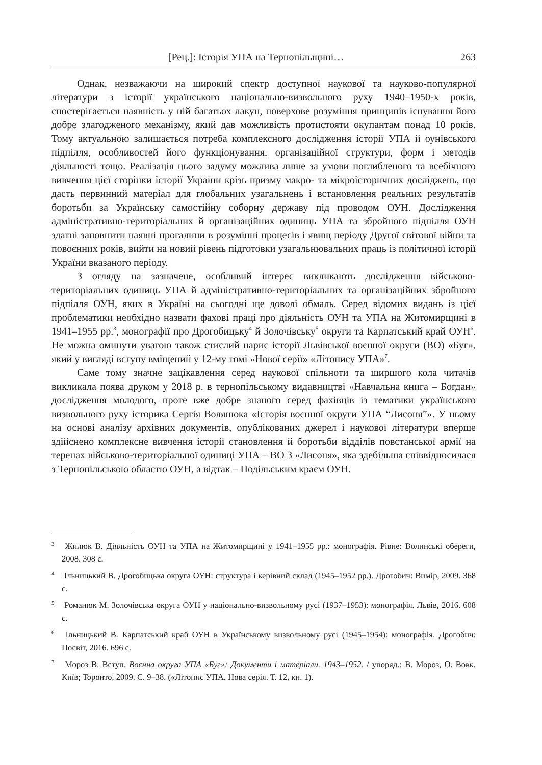[Рец.]: Історія УПА на Тернопільщині… 263
Однак, незважаючи на широкий спектр доступної наукової та науково-популярної літератури з історії українського національно-визвольного руху 1940–1950-х років, спостерігається наявність у ній багатьох лакун, поверхове розуміння принципів існування його добре злагодженого механізму, який дав можливість протистояти окупантам понад 10 років. Тому актуальною залишається потреба комплексного дослідження історії УПА й оунівського підпілля, особливостей його функціонування, організаційної структури, форм і методів діяльності тощо. Реалізація цього задуму можлива лише за умови поглибленого та всебічного вивчення цієї сторінки історії України крізь призму макро- та мікроісторичних досліджень, що дасть первинний матеріал для глобальних узагальнень і встановлення реальних результатів боротьби за Українську самостійну соборну державу під проводом ОУН. Дослідження адміністративно-територіальних й організаційних одиниць УПА та збройного підпілля ОУН здатні заповнити наявні прогалини в розумінні процесів і явищ періоду Другої світової війни та повоєнних років, вийти на новий рівень підготовки узагальнювальних праць із політичної історії України вказаного періоду.
З огляду на зазначене, особливий інтерес викликають дослідження військово-територіальних одиниць УПА й адміністративно-територіальних та організаційних збройного підпілля ОУН, яких в Україні на сьогодні ще доволі обмаль. Серед відомих видань із цієї проблематики необхідно назвати фахові праці про діяльність ОУН та УПА на Житомирщині в 1941–1955 рр.<sup>3</sup>, монографії про Дрогобицьку<sup>4</sup> й Золочівську<sup>5</sup> округи та Карпатський край ОУН<sup>6</sup>. Не можна оминути увагою також стислий нарис історії Львівської воєнної округи (ВО) «Буг», який у вигляді вступу вміщений у 12-му томі «Нової серії» «Літопису УПА»<sup>7</sup>.
Саме тому значне зацікавлення серед наукової спільноти та ширшого кола читачів викликала поява друком у 2018 р. в тернопільському видавництві «Навчальна книга – Богдан» дослідження молодого, проте вже добре знаного серед фахівців із тематики українського визвольного руху історика Сергія Волянюка «Історія воєнної округи УПА “Лисоня”». У ньому на основі аналізу архівних документів, опублікованих джерел і наукової літератури вперше здійснено комплексне вивчення історії становлення й боротьби відділів повстанської армії на теренах військово-територіальної одиниці УПА – ВО 3 «Лисоня», яка здебільша співвідносилася з Тернопільською областю ОУН, а відтак – Подільським краєм ОУН.
<sup>3</sup> Жилюк В. Діяльність ОУН та УПА на Житомирщині у 1941–1955 рр.: монографія. Рівне: Волинські обереги, 2008. 308 с.
<sup>4</sup> Ільницький В. Дрогобицька округа ОУН: структура і керівний склад (1945–1952 рр.). Дрогобич: Вимір, 2009. 368 с.
<sup>5</sup> Романюк М. Золочівська округа ОУН у національно-визвольному русі (1937–1953): монографія. Львів, 2016. 608 с.
<sup>6</sup> Ільницький В. Карпатський край ОУН в Українському визвольному русі (1945–1954): монографія. Дрогобич: Посвіт, 2016. 696 с.
<sup>7</sup> Мороз В. Вступ. Воєнна округа УПА «Буг»: Документи і матеріали. 1943–1952. / упоряд.: В. Мороз, О. Вовк. Київ; Торонто, 2009. С. 9–38. («Літопис УПА. Нова серія. Т. 12, кн. 1).